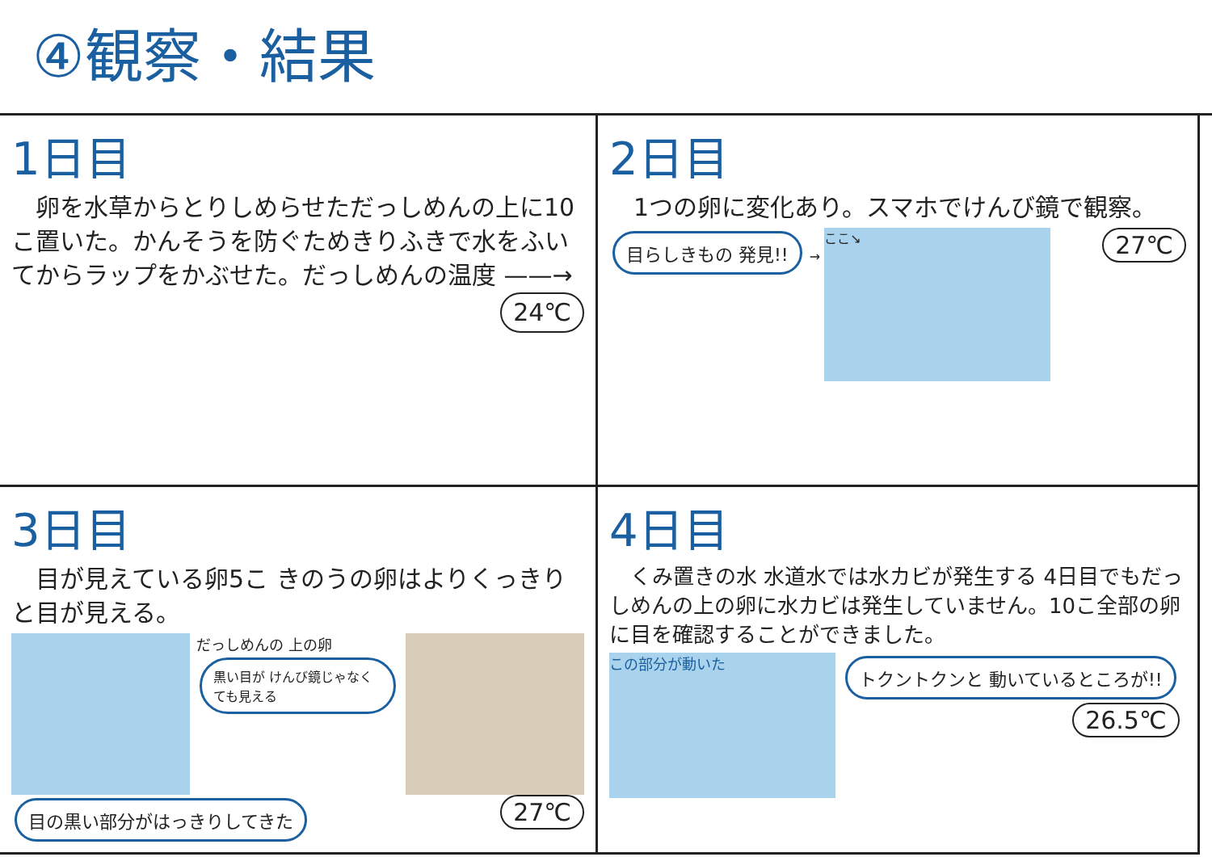④観察・結果
1日目
　卵を水草からとりしめらせただっしめんの上に10こ置いた。かんそうを防ぐためきりふきで水をふいてからラップをかぶせた。だっしめんの温度 ——→ 24℃
2日目
　1つの卵に変化あり。スマホでけんび鏡で観察。
目らしきもの 発見!! →
ここ↘
27℃
3日目
　目が見えている卵5こ きのうの卵はよりくっきりと目が見える。
だっしめんの 上の卵
黒い目が けんび鏡じゃなくても見える
目の黒い部分がはっきりしてきた 27℃
4日目
　くみ置きの水 水道水では水カビが発生する 4日目でもだっしめんの上の卵に水カビは発生していません。10こ全部の卵に目を確認することができました。
この部分が動いた
トクントクンと 動いているところが!!
26.5℃